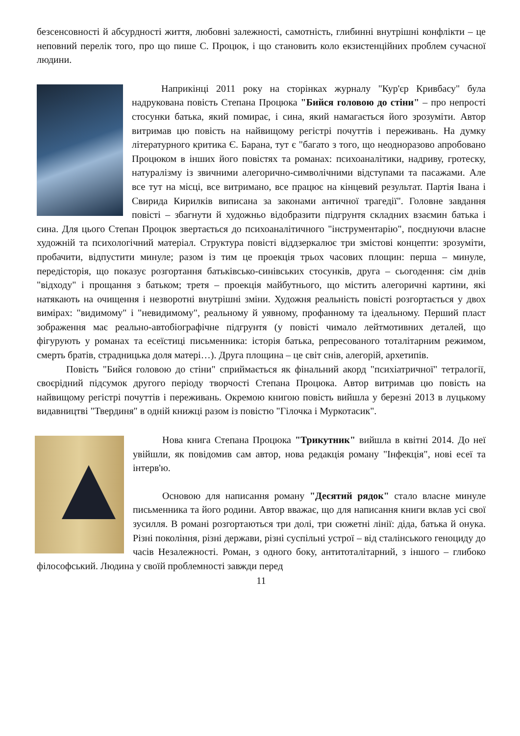безсенсовності й абсурдності життя, любовні залежності, самотність, глибинні внутрішні конфлікти – це неповний перелік того, про що пише С. Процюк, і що становить коло екзистенційних проблем сучасної людини.
Наприкінці 2011 року на сторінках журналу "Кур'єр Кривбасу" була надрукована повість Степана Процюка "Бийся головою до стіни" – про непрості стосунки батька, який помирає, і сина, який намагається його зрозуміти. Автор витримав цю повість на найвищому регістрі почуттів і переживань. На думку літературного критика Є. Барана, тут є "багато з того, що неодноразово апробовано Процюком в інших його повістях та романах: психоаналітики, надриву, гротеску, натуралізму із звичними алегорично-символічними відступами та пасажами. Але все тут на місці, все витримано, все працює на кінцевий результат. Партія Івана і Свирида Кирилків виписана за законами античної трагедії". Головне завдання повісті – збагнути й художньо відобразити підгрунтя складних взаємин батька і сина. Для цього Степан Процюк звертається до психоаналітичного "інструментарію", поєднуючи власне художній та психологічний матеріал. Структура повісті віддзеркалює три змістові концепти: зрозуміти, пробачити, відпустити минуле; разом із тим це проекція трьох часових площин: перша – минуле, передісторія, що показує розгортання батьківсько-синівських стосунків, друга – сьогодення: сім днів "відходу" і прощання з батьком; третя – проекція майбутнього, що містить алегоричні картини, які натякають на очищення і незворотні внутрішні зміни. Художня реальність повісті розгортається у двох вимірах: "видимому" і "невидимому", реальному й уявному, профанному та ідеальному. Перший пласт зображення має реально-автобіографічне підгрунтя (у повісті чимало лейтмотивних деталей, що фігурують у романах та есеїстиці письменника: історія батька, репресованого тоталітарним режимом, смерть братів, страдницька доля матері…). Друга площина – це світ снів, алегорій, архетипів.
Повість "Бийся головою до стіни" сприймається як фінальний акорд "психіатричної" тетралогії, своєрідний підсумок другого періоду творчості Степана Процюка. Автор витримав цю повість на найвищому регістрі почуттів і переживань. Окремою книгою повість вийшла у березні 2013 в луцькому видавництві "Твердиня" в одній книжці разом із повістю "Гілочка і Муркотасик".
Нова книга Степана Процюка "Трикутник" вийшла в квітні 2014. До неї увійшли, як повідомив сам автор, нова редакція роману "Інфекція", нові есеї та інтерв'ю.
Основою для написання роману "Десятий рядок" стало власне минуле письменника та його родини. Автор вважає, що для написання книги вклав усі свої зусилля. В романі розгортаються три долі, три сюжетні лінії: діда, батька й онука. Різні покоління, різні держави, різні суспільні устрої – від сталінського геноциду до часів Незалежності. Роман, з одного боку, антитоталітарний, з іншого – глибоко філософський. Людина у своїй проблемності завжди перед
11